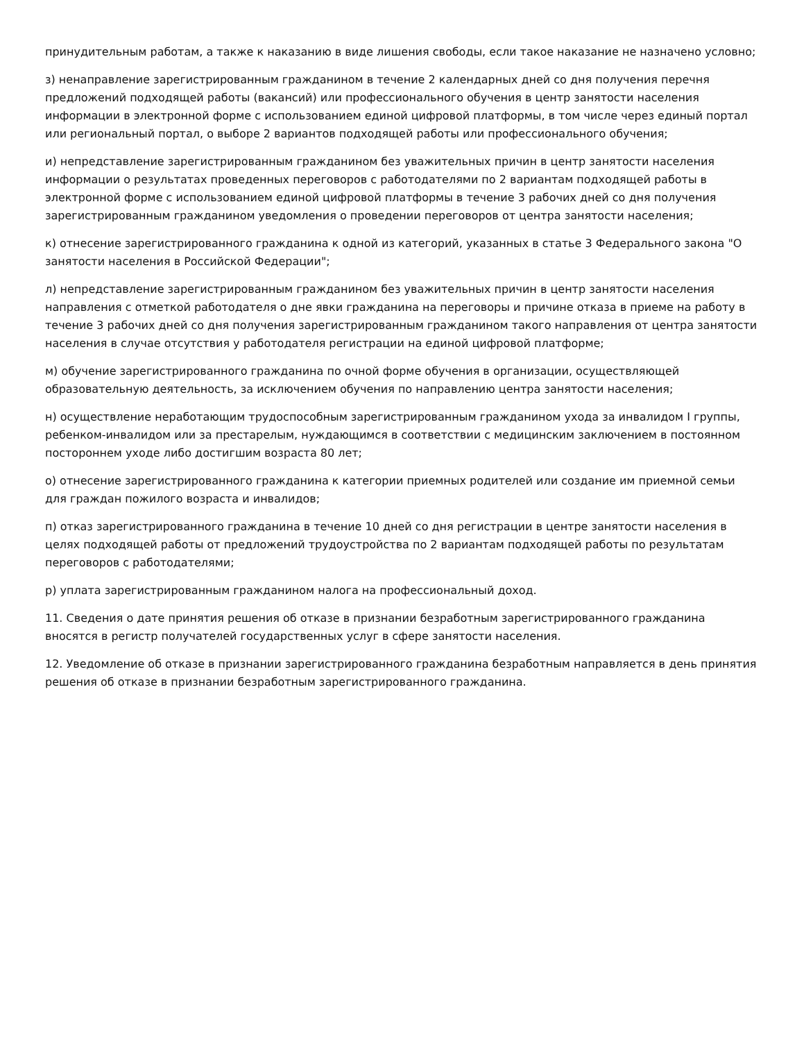принудительным работам, а также к наказанию в виде лишения свободы, если такое наказание не назначено условно;
з) ненаправление зарегистрированным гражданином в течение 2 календарных дней со дня получения перечня предложений подходящей работы (вакансий) или профессионального обучения в центр занятости населения информации в электронной форме с использованием единой цифровой платформы, в том числе через единый портал или региональный портал, о выборе 2 вариантов подходящей работы или профессионального обучения;
и) непредставление зарегистрированным гражданином без уважительных причин в центр занятости населения информации о результатах проведенных переговоров с работодателями по 2 вариантам подходящей работы в электронной форме с использованием единой цифровой платформы в течение 3 рабочих дней со дня получения зарегистрированным гражданином уведомления о проведении переговоров от центра занятости населения;
к) отнесение зарегистрированного гражданина к одной из категорий, указанных в статье 3 Федерального закона "О занятости населения в Российской Федерации";
л) непредставление зарегистрированным гражданином без уважительных причин в центр занятости населения направления с отметкой работодателя о дне явки гражданина на переговоры и причине отказа в приеме на работу в течение 3 рабочих дней со дня получения зарегистрированным гражданином такого направления от центра занятости населения в случае отсутствия у работодателя регистрации на единой цифровой платформе;
м) обучение зарегистрированного гражданина по очной форме обучения в организации, осуществляющей образовательную деятельность, за исключением обучения по направлению центра занятости населения;
н) осуществление неработающим трудоспособным зарегистрированным гражданином ухода за инвалидом I группы, ребенком-инвалидом или за престарелым, нуждающимся в соответствии с медицинским заключением в постоянном постороннем уходе либо достигшим возраста 80 лет;
о) отнесение зарегистрированного гражданина к категории приемных родителей или создание им приемной семьи для граждан пожилого возраста и инвалидов;
п) отказ зарегистрированного гражданина в течение 10 дней со дня регистрации в центре занятости населения в целях подходящей работы от предложений трудоустройства по 2 вариантам подходящей работы по результатам переговоров с работодателями;
р) уплата зарегистрированным гражданином налога на профессиональный доход.
11. Сведения о дате принятия решения об отказе в признании безработным зарегистрированного гражданина вносятся в регистр получателей государственных услуг в сфере занятости населения.
12. Уведомление об отказе в признании зарегистрированного гражданина безработным направляется в день принятия решения об отказе в признании безработным зарегистрированного гражданина.